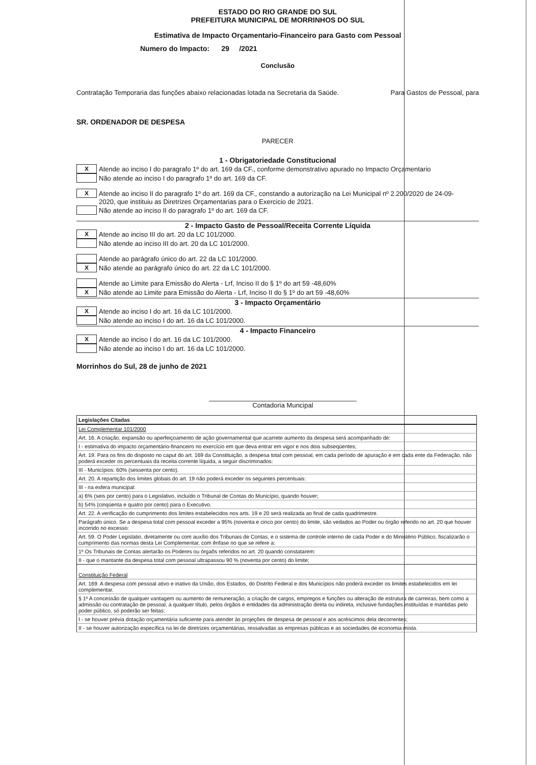ESTADO DO RIO GRANDE DO SUL
PREFEITURA MUNICIPAL DE MORRINHOS DO SUL
Estimativa de Impacto Orçamentario-Financeiro para Gasto com Pessoal
Numero do Impacto: 29 /2021
Conclusão
Contratação Temporaria das funções abaixo relacionadas lotada na Secretaria da Saúde. Para Gastos de Pessoal, para
SR. ORDENADOR DE DESPESA
PARECER
1 - Obrigatoriedade Constitucional
X Atende ao inciso I do paragrafo 1º do art. 169 da CF., conforme demonstrativo apurado no Impacto Orçamentario
Não atende ao inciso I do paragrafo 1º do art. 169 da CF.
X Atende ao inciso II do paragrafo 1º do art. 169 da CF., constando a autorização na Lei Municipal nº 2.200/2020 de 24-09-
2020, que instituiu as Diretrizes Orçamentarias para o Exercicio de 2021.
Não atende ao inciso II do paragrafo 1º do art. 169 da CF.
2 - Impacto Gasto de Pessoal/Receita Corrente Líquida
X Atende ao inciso III do art. 20 da LC 101/2000.
Não atende ao inciso III do art. 20 da LC 101/2000.
Atende ao parágrafo único do art. 22 da LC 101/2000.
X Não atende ao parágrafo único do art. 22 da LC 101/2000.
Atende ao Limite para Emissão do Alerta - Lrf, Inciso II do § 1º do art 59 -48,60%
X Não atende ao Limite para Emissão do Alerta - Lrf, Inciso II do § 1º do art 59 -48,60%
3 - Impacto Orçamentário
X Atende ao inciso I do art. 16 da LC 101/2000.
Não atende ao inciso I do art. 16 da LC 101/2000.
4 - Impacto Financeiro
X Atende ao inciso I do art. 16 da LC 101/2000.
Não atende ao inciso I do art. 16 da LC 101/2000.
Morrinhos do Sul, 28 de junho de 2021
Contadoria Muncipal
| Legislações Citadas |
| Lei Complementar 101/2000 |
| Art. 16. A criação, expansão ou aperfeiçoamento de ação governamental que acarrete aumento da despesa será acompanhado de: |
| I - estimativa do impacto orçamentário-financeiro no exercício em que deva entrar em vigor e nos dois subseqüentes; |
| Art. 19. Para os fins do disposto no caput do art. 169 da Constituição, a despesa total com pessoal, em cada período de apuração e em cada ente da Federação, não poderá exceder os percentuais da receita corrente líquida, a seguir discriminados: |
| III - Municípios: 60% (sessenta por cento). |
| Art. 20. A repartição dos limites globais do art. 19 não poderá exceder os seguintes percentuais: |
| III - na esfera municipal: |
| a) 6% (seis por cento) para o Legislativo, incluído o Tribunal de Contas do Município, quando houver; |
| b) 54% (cinqüenta e quatro por cento) para o Executivo. |
| Art. 22. A verificação do cumprimento dos limites estabelecidos nos arts. 19 e 20 será realizada ao final de cada quadrimestre. |
| Parágrafo único. Se a despesa total com pessoal exceder a 95% (noventa e cinco por cento) do limite, são vedados ao Poder ou órgão referido no art. 20 que houver incorrido no excesso: |
| Art. 59. O Poder Legislatio, diretamente ou com auxílio dos Tribunais de Contas, e o sistema de controle interno de cada Poder e do Ministério Público, fiscalizarão o cumprimento das normas desta Lei Complementar, com ênfase no que se refere a: |
| 1º Os Tribunais de Contas alertarão os Poderes ou órgaõs referidos no art. 20 quando constatarem: |
| II - que o mantante da despesa total com pessoal ultrapassou 90 % (noventa por cento) do limite; |
| Constituição Federal |
| Art. 169. A despesa com pessoal ativo e inativo da União, dos Estados, do Distrito Federal e dos Municípios não poderá exceder os limites estabelecidos em lei complementar. |
| § 1º A concessão de qualquer vantagem ou aumento de remuneração, a criação de cargos, empregos e funções ou alteração de estrutura de carreiras, bem como a admissão ou contratação de pessoal, a qualquer título, pelos órgãos e entidades da administração direta ou indireta, inclusive fundações instituídas e mantidas pelo poder público, só poderão ser feitas: |
| I - se houver prévia dotação orçamentária suficiente para atender às projeções de despesa de pessoal e aos acréscimos dela decorrentes; |
| II - se houver autorização específica na lei de diretrizes orçamentárias, ressalvadas as empresas públicas e as sociedades de economia mista. |